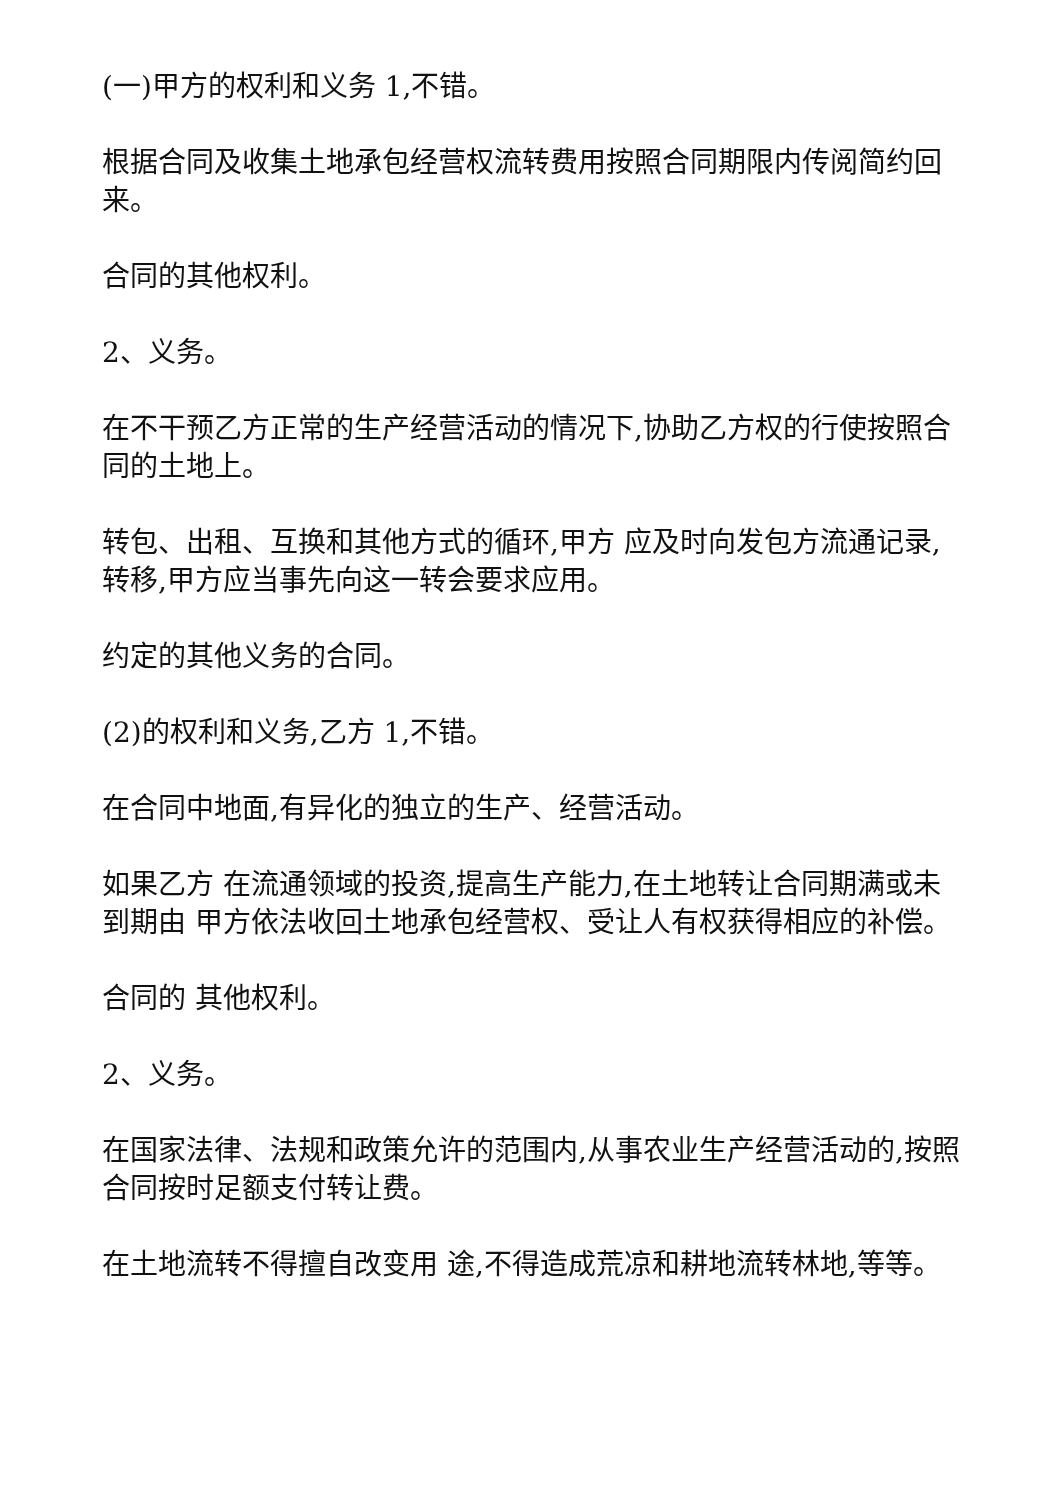(一)甲方的权利和义务 1,不错。
根据合同及收集土地承包经营权流转费用按照合同期限内传阅简约回来。
合同的其他权利。
2、义务。
在不干预乙方正常的生产经营活动的情况下,协助乙方权的行使按照合同的土地上。
转包、出租、互换和其他方式的循环,甲方 应及时向发包方流通记录,转移,甲方应当事先向这一转会要求应用。
约定的其他义务的合同。
(2)的权利和义务,乙方 1,不错。
在合同中地面,有异化的独立的生产、经营活动。
如果乙方 在流通领域的投资,提高生产能力,在土地转让合同期满或未到期由 甲方依法收回土地承包经营权、受让人有权获得相应的补偿。
合同的 其他权利。
2、义务。
在国家法律、法规和政策允许的范围内,从事农业生产经营活动的,按照合同按时足额支付转让费。
在土地流转不得擅自改变用 途,不得造成荒凉和耕地流转林地,等等。